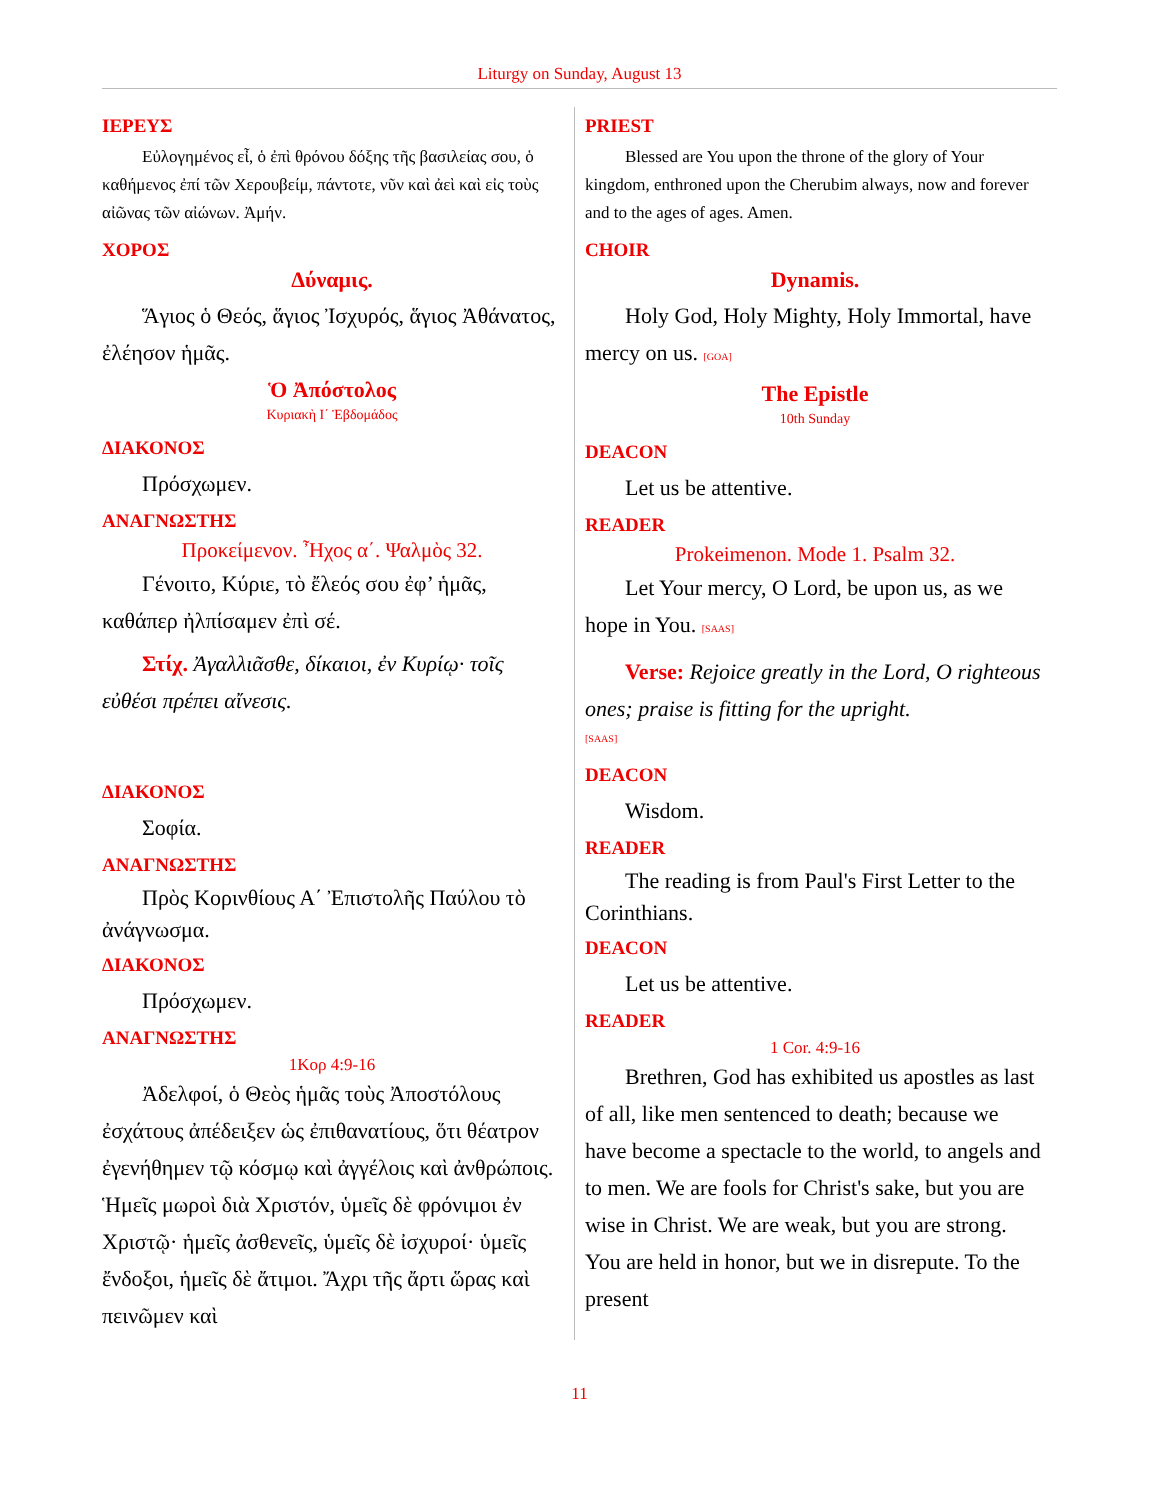Liturgy on Sunday, August 13
ΙΕΡΕΥΣ
Εὐλογημένος εἶ, ὁ ἐπὶ θρόνου δόξης τῆς βασιλείας σου, ὁ καθήμενος ἐπί τῶν Χερουβείμ, πάντοτε, νῦν καὶ ἀεὶ καὶ εἰς τοὺς αἰῶνας τῶν αἰώνων. Ἀμήν.
ΧΟΡΟΣ
Δύναμις.
Ἅγιος ὁ Θεός, ἅγιος Ἰσχυρός, ἅγιος Ἀθάνατος, ἐλέησον ἡμᾶς.
Ὁ Ἀπόστολος
Κυριακὴ Ι΄ Ἑβδομάδος
ΔΙΑΚΟΝΟΣ
Πρόσχωμεν.
ΑΝΑΓΝΩΣΤΗΣ
Προκείμενον. Ἦχος α΄. Ψαλμὸς 32.
Γένοιτο, Κύριε, τὸ ἔλεός σου ἐφ’ ἡμᾶς, καθάπερ ἠλπίσαμεν ἐπὶ σέ.
Στίχ. Ἀγαλλιᾶσθε, δίκαιοι, ἐν Κυρίῳ· τοῖς εὐθέσι πρέπει αἴνεσις.
ΔΙΑΚΟΝΟΣ
Σοφία.
ΑΝΑΓΝΩΣΤΗΣ
Πρὸς Κορινθίους Α΄ Ἐπιστολῆς Παύλου τὸ ἀνάγνωσμα.
ΔΙΑΚΟΝΟΣ
Πρόσχωμεν.
ΑΝΑΓΝΩΣΤΗΣ
1Κορ 4:9-16
Ἀδελφοί, ὁ Θεὸς ἡμᾶς τοὺς Ἀποστόλους ἐσχάτους ἀπέδειξεν ὡς ἐπιθανατίους, ὅτι θέατρον ἐγενήθημεν τῷ κόσμῳ καὶ ἀγγέλοις καὶ ἀνθρώποις. Ἡμεῖς μωροὶ διὰ Χριστόν, ὑμεῖς δὲ φρόνιμοι ἐν Χριστῷ· ἡμεῖς ἀσθενεῖς, ὑμεῖς δὲ ἰσχυροί· ὑμεῖς ἔνδοξοι, ἡμεῖς δὲ ἄτιμοι. Ἄχρι τῆς ἄρτι ὥρας καὶ πεινῶμεν καὶ
PRIEST
Blessed are You upon the throne of the glory of Your kingdom, enthroned upon the Cherubim always, now and forever and to the ages of ages. Amen.
CHOIR
Dynamis.
Holy God, Holy Mighty, Holy Immortal, have mercy on us. [GOA]
The Epistle
10th Sunday
DEACON
Let us be attentive.
READER
Prokeimenon. Mode 1. Psalm 32.
Let Your mercy, O Lord, be upon us, as we hope in You. [SAAS]
Verse: Rejoice greatly in the Lord, O righteous ones; praise is fitting for the upright.
[SAAS]
DEACON
Wisdom.
READER
The reading is from Paul's First Letter to the Corinthians.
DEACON
Let us be attentive.
READER
1 Cor. 4:9-16
Brethren, God has exhibited us apostles as last of all, like men sentenced to death; because we have become a spectacle to the world, to angels and to men. We are fools for Christ's sake, but you are wise in Christ. We are weak, but you are strong. You are held in honor, but we in disrepute. To the present
11